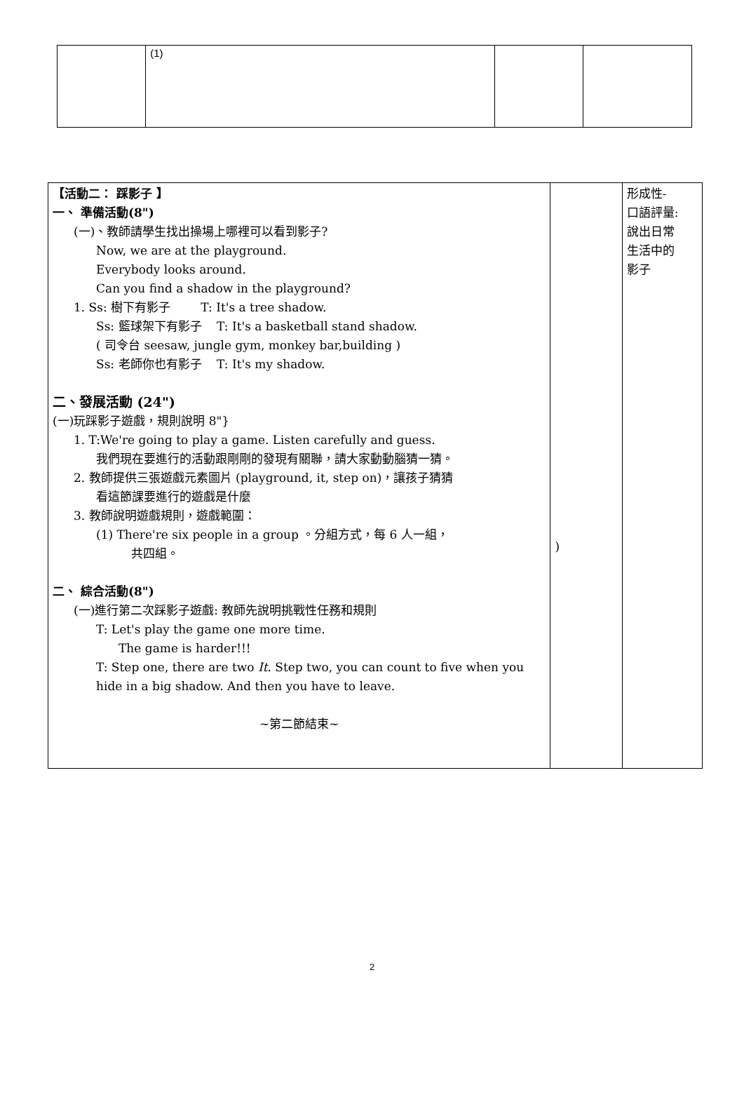| | (1) | | |
| 【活動二： 踩影子 】 一、 準備活動(8") (一)、教師請學生找出操場上哪裡可以看到影子? Now, we are at the playground. Everybody looks around. Can you find a shadow in the playground? 1. Ss: 樹下有影子 T: It's a tree shadow. Ss: 籃球架下有影子 T: It's a basketball stand shadow. ( 司令台 seesaw, jungle gym, monkey bar,building ) Ss: 老師你也有影子 T: It's my shadow. 二、發展活動 (24") (一)玩踩影子遊戲，規則說明 8"} 1. T:We're going to play a game. Listen carefully and guess. 我們現在要進行的活動跟剛剛的發現有關聯，請大家動動腦猜一猜。 2. 教師提供三張遊戲元素圖片 (playground, it, step on)，讓孩子猜猜 看這節課要進行的遊戲是什麼 3. 教師說明遊戲規則，遊戲範圍： (1) There're six people in a group 。分組方式，每 6 人一組， 共四組。 二、 綜合活動(8") (一)進行第二次踩影子遊戲: 教師先說明挑戰性任務和規則 T: Let's play the game one more time. The game is harder!!! T: Step one, there are two It . Step two, you can count to five when you hide in a big shadow. And then you have to leave. ~第二節結束~ | ) | 形成性- 口語評量: 說出日常 生活中的 影子 |
2